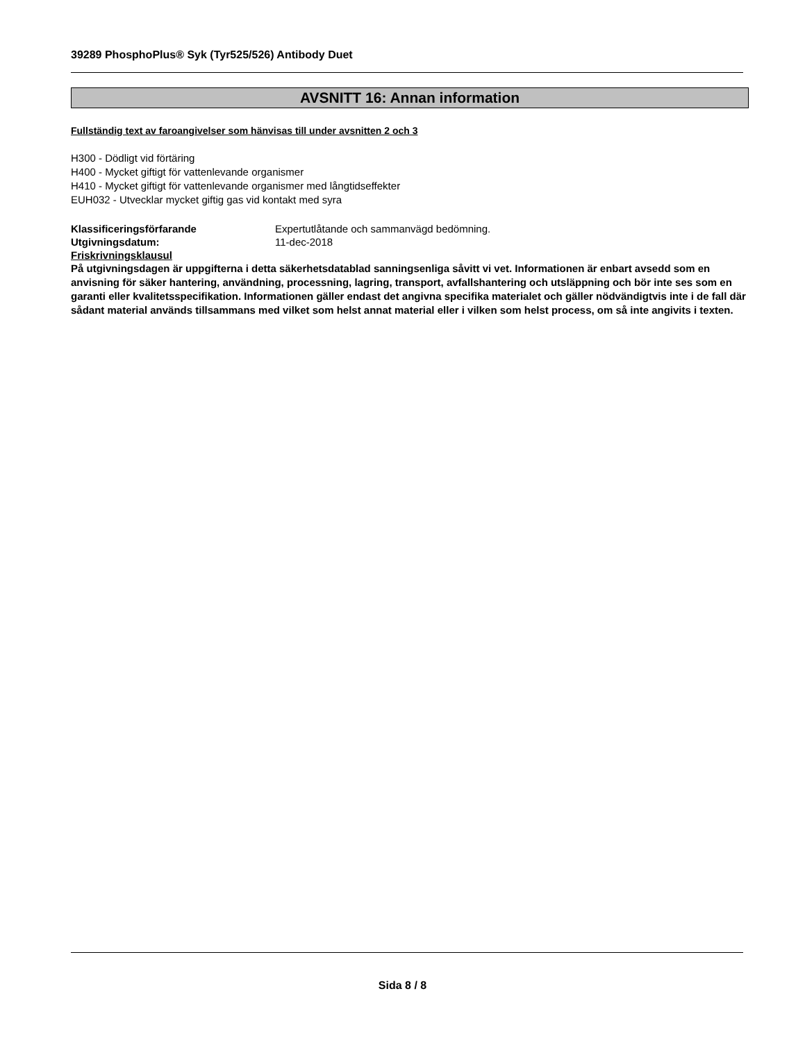39289 PhosphoPlus® Syk (Tyr525/526) Antibody Duet
AVSNITT 16: Annan information
Fullständig text av faroangivelser som hänvisas till under avsnitten 2 och 3
H300 - Dödligt vid förtäring
H400 - Mycket giftigt för vattenlevande organismer
H410 - Mycket giftigt för vattenlevande organismer med långtidseffekter
EUH032 - Utvecklar mycket giftig gas vid kontakt med syra
Klassificeringsförfarande Expertutlåtande och sammanvägd bedömning.
Utgivningsdatum: 11-dec-2018
Friskrivningsklausul
På utgivningsdagen är uppgifterna i detta säkerhetsdatablad sanningsenliga såvitt vi vet. Informationen är enbart avsedd som en anvisning för säker hantering, användning, processning, lagring, transport, avfallshantering och utsläppning och bör inte ses som en garanti eller kvalitetsspecifikation. Informationen gäller endast det angivna specifika materialet och gäller nödvändigtvis inte i de fall där sådant material används tillsammans med vilket som helst annat material eller i vilken som helst process, om så inte angivits i texten.
Sida 8 / 8